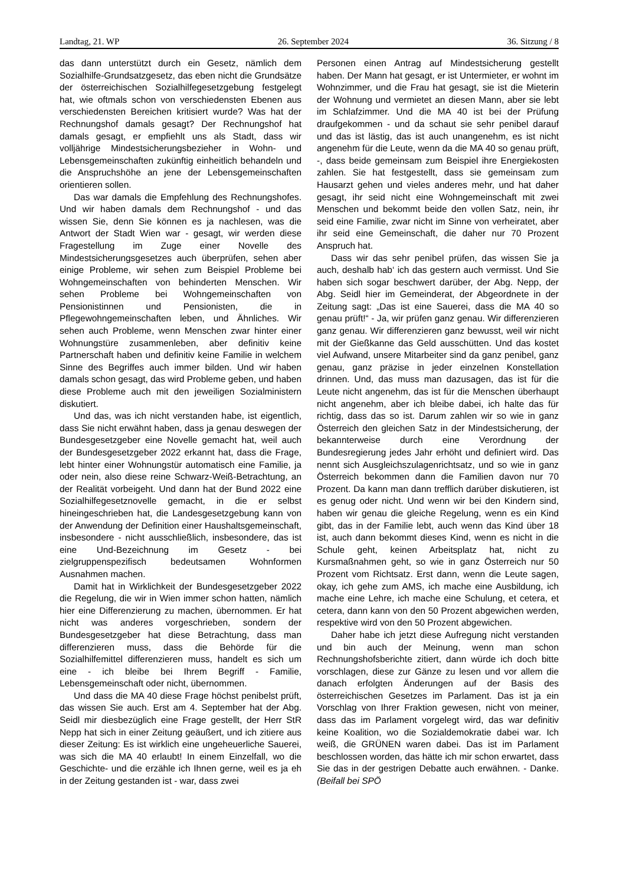Landtag, 21. WP 26. September 2024 36. Sitzung / 8
das dann unterstützt durch ein Gesetz, nämlich dem Sozialhilfe-Grundsatzgesetz, das eben nicht die Grundsätze der österreichischen Sozialhilfegesetzgebung festgelegt hat, wie oftmals schon von verschiedensten Ebenen aus verschiedensten Bereichen kritisiert wurde? Was hat der Rechnungshof damals gesagt? Der Rechnungshof hat damals gesagt, er empfiehlt uns als Stadt, dass wir volljährige Mindestsicherungsbezieher in Wohn- und Lebensgemeinschaften zukünftig einheitlich behandeln und die Anspruchshöhe an jene der Lebensgemeinschaften orientieren sollen.
Das war damals die Empfehlung des Rechnungshofes. Und wir haben damals dem Rechnungshof - und das wissen Sie, denn Sie können es ja nachlesen, was die Antwort der Stadt Wien war - gesagt, wir werden diese Fragestellung im Zuge einer Novelle des Mindestsicherungsgesetzes auch überprüfen, sehen aber einige Probleme, wir sehen zum Beispiel Probleme bei Wohngemeinschaften von behinderten Menschen. Wir sehen Probleme bei Wohngemeinschaften von Pensionistinnen und Pensionisten, die in Pflegewohngemeinschaften leben, und Ähnliches. Wir sehen auch Probleme, wenn Menschen zwar hinter einer Wohnungstüre zusammenleben, aber definitiv keine Partnerschaft haben und definitiv keine Familie in welchem Sinne des Begriffes auch immer bilden. Und wir haben damals schon gesagt, das wird Probleme geben, und haben diese Probleme auch mit den jeweiligen Sozialministern diskutiert.
Und das, was ich nicht verstanden habe, ist eigentlich, dass Sie nicht erwähnt haben, dass ja genau deswegen der Bundesgesetzgeber eine Novelle gemacht hat, weil auch der Bundesgesetzgeber 2022 erkannt hat, dass die Frage, lebt hinter einer Wohnungstür automatisch eine Familie, ja oder nein, also diese reine Schwarz-Weiß-Betrachtung, an der Realität vorbeigeht. Und dann hat der Bund 2022 eine Sozialhilfegesetznovelle gemacht, in die er selbst hineingeschrieben hat, die Landesgesetzgebung kann von der Anwendung der Definition einer Haushaltsgemeinschaft, insbesondere - nicht ausschließlich, insbesondere, das ist eine Und-Bezeichnung im Gesetz - bei zielgruppenspezifisch bedeutsamen Wohnformen Ausnahmen machen.
Damit hat in Wirklichkeit der Bundesgesetzgeber 2022 die Regelung, die wir in Wien immer schon hatten, nämlich hier eine Differenzierung zu machen, übernommen. Er hat nicht was anderes vorgeschrieben, sondern der Bundesgesetzgeber hat diese Betrachtung, dass man differenzieren muss, dass die Behörde für die Sozialhilfemittel differenzieren muss, handelt es sich um eine - ich bleibe bei Ihrem Begriff - Familie, Lebensgemeinschaft oder nicht, übernommen.
Und dass die MA 40 diese Frage höchst penibelst prüft, das wissen Sie auch. Erst am 4. September hat der Abg. Seidl mir diesbezüglich eine Frage gestellt, der Herr StR Nepp hat sich in einer Zeitung geäußert, und ich zitiere aus dieser Zeitung: Es ist wirklich eine ungeheuerliche Sauerei, was sich die MA 40 erlaubt! In einem Einzelfall, wo die Geschichte- und die erzähle ich Ihnen gerne, weil es ja eh in der Zeitung gestanden ist - war, dass zwei
Personen einen Antrag auf Mindestsicherung gestellt haben. Der Mann hat gesagt, er ist Untermieter, er wohnt im Wohnzimmer, und die Frau hat gesagt, sie ist die Mieterin der Wohnung und vermietet an diesen Mann, aber sie lebt im Schlafzimmer. Und die MA 40 ist bei der Prüfung draufgekommen - und da schaut sie sehr penibel darauf und das ist lästig, das ist auch unangenehm, es ist nicht angenehm für die Leute, wenn da die MA 40 so genau prüft, -, dass beide gemeinsam zum Beispiel ihre Energiekosten zahlen. Sie hat festgestellt, dass sie gemeinsam zum Hausarzt gehen und vieles anderes mehr, und hat daher gesagt, ihr seid nicht eine Wohngemeinschaft mit zwei Menschen und bekommt beide den vollen Satz, nein, ihr seid eine Familie, zwar nicht im Sinne von verheiratet, aber ihr seid eine Gemeinschaft, die daher nur 70 Prozent Anspruch hat.
Dass wir das sehr penibel prüfen, das wissen Sie ja auch, deshalb hab‘ ich das gestern auch vermisst. Und Sie haben sich sogar beschwert darüber, der Abg. Nepp, der Abg. Seidl hier im Gemeinderat, der Abgeordnete in der Zeitung sagt: „Das ist eine Sauerei, dass die MA 40 so genau prüft!“ - Ja, wir prüfen ganz genau. Wir differenzieren ganz genau. Wir differenzieren ganz bewusst, weil wir nicht mit der Gießkanne das Geld ausschütten. Und das kostet viel Aufwand, unsere Mitarbeiter sind da ganz penibel, ganz genau, ganz präzise in jeder einzelnen Konstellation drinnen. Und, das muss man dazusagen, das ist für die Leute nicht angenehm, das ist für die Menschen überhaupt nicht angenehm, aber ich bleibe dabei, ich halte das für richtig, dass das so ist. Darum zahlen wir so wie in ganz Österreich den gleichen Satz in der Mindestsicherung, der bekannterweise durch eine Verordnung der Bundesregierung jedes Jahr erhöht und definiert wird. Das nennt sich Ausgleichszulagenrichtsatz, und so wie in ganz Österreich bekommen dann die Familien davon nur 70 Prozent. Da kann man dann trefflich darüber diskutieren, ist es genug oder nicht. Und wenn wir bei den Kindern sind, haben wir genau die gleiche Regelung, wenn es ein Kind gibt, das in der Familie lebt, auch wenn das Kind über 18 ist, auch dann bekommt dieses Kind, wenn es nicht in die Schule geht, keinen Arbeitsplatz hat, nicht zu Kursmaßnahmen geht, so wie in ganz Österreich nur 50 Prozent vom Richtsatz. Erst dann, wenn die Leute sagen, okay, ich gehe zum AMS, ich mache eine Ausbildung, ich mache eine Lehre, ich mache eine Schulung, et cetera, et cetera, dann kann von den 50 Prozent abgewichen werden, respektive wird von den 50 Prozent abgewichen.
Daher habe ich jetzt diese Aufregung nicht verstanden und bin auch der Meinung, wenn man schon Rechnungshofsberichte zitiert, dann würde ich doch bitte vorschlagen, diese zur Gänze zu lesen und vor allem die danach erfolgten Änderungen auf der Basis des österreichischen Gesetzes im Parlament. Das ist ja ein Vorschlag von Ihrer Fraktion gewesen, nicht von meiner, dass das im Parlament vorgelegt wird, das war definitiv keine Koalition, wo die Sozialdemokratie dabei war. Ich weiß, die GRÜNEN waren dabei. Das ist im Parlament beschlossen worden, das hätte ich mir schon erwartet, dass Sie das in der gestrigen Debatte auch erwähnen. - Danke. (Beifall bei SPÖ